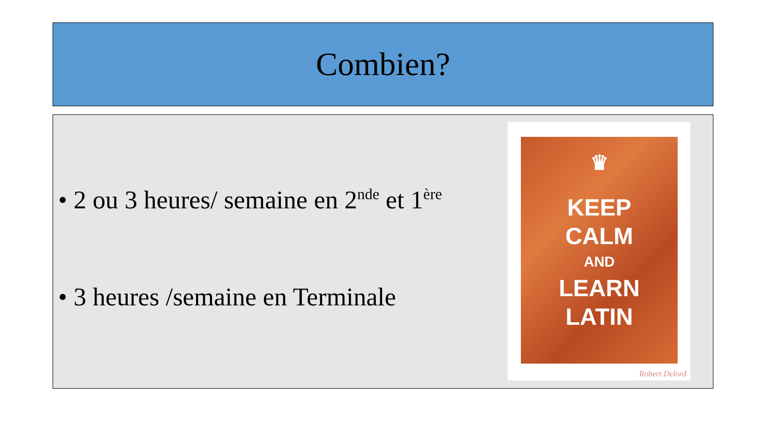Combien?
• 2 ou 3 heures/ semaine en 2<sup>nde</sup> et 1<sup>ère</sup>
• 3 heures /semaine en Terminale
♛
KEEP
CALM
AND
LEARN
LATIN
Robert Delord